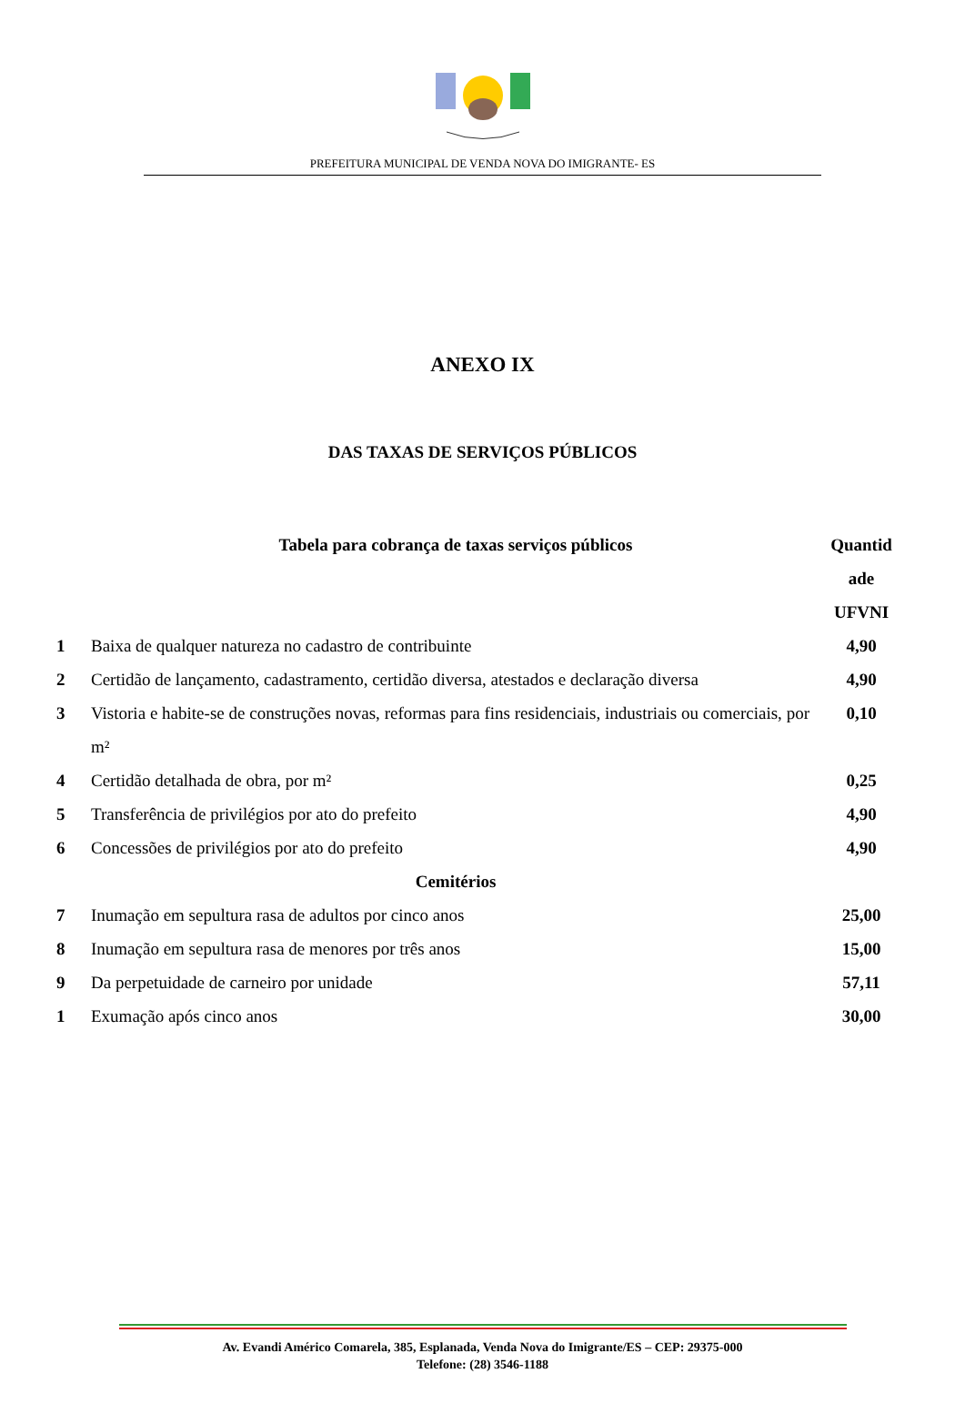PREFEITURA MUNICIPAL DE VENDA NOVA DO IMIGRANTE- ES
ANEXO IX
DAS TAXAS DE SERVIÇOS PÚBLICOS
| | Tabela para cobrança de taxas serviços públicos | Quantid ade UFVNI |
| --- | --- | --- |
| 1 | Baixa de qualquer natureza no cadastro de contribuinte | 4,90 |
| 2 | Certidão de lançamento, cadastramento, certidão diversa, atestados e declaração diversa | 4,90 |
| 3 | Vistoria e habite-se de construções novas, reformas para fins residenciais, industriais ou comerciais, por m² | 0,10 |
| 4 | Certidão detalhada de obra, por m² | 0,25 |
| 5 | Transferência de privilégios por ato do prefeito | 4,90 |
| 6 | Concessões de privilégios por ato do prefeito | 4,90 |
| | Cemitérios | |
| 7 | Inumação em sepultura rasa de adultos por cinco anos | 25,00 |
| 8 | Inumação em sepultura rasa de menores por três anos | 15,00 |
| 9 | Da perpetuidade de carneiro por unidade | 57,11 |
| 1 | Exumação após cinco anos | 30,00 |
Av. Evandi Américo Comarela, 385, Esplanada, Venda Nova do Imigrante/ES – CEP: 29375-000
Telefone: (28) 3546-1188